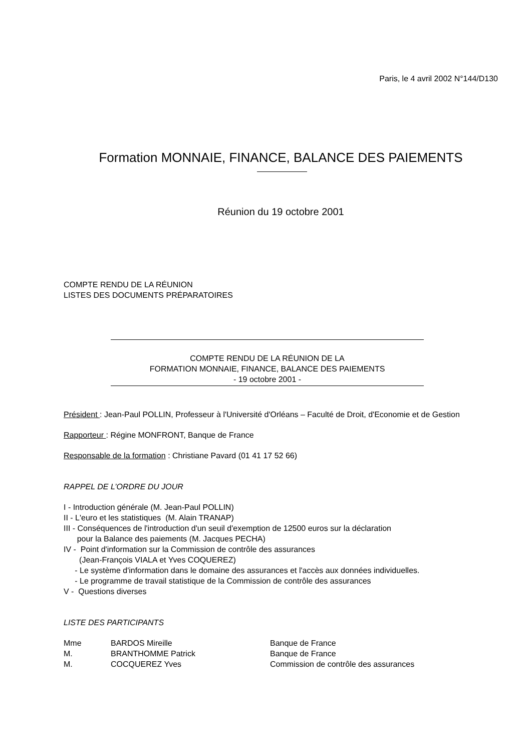Paris, le 4 avril 2002 N°144/D130
Formation MONNAIE, FINANCE, BALANCE DES PAIEMENTS
Réunion du 19 octobre 2001
COMPTE RENDU DE LA RÉUNION
LISTES DES DOCUMENTS PRÉPARATOIRES
COMPTE RENDU DE LA RÉUNION DE LA
FORMATION MONNAIE, FINANCE, BALANCE DES PAIEMENTS
- 19 octobre 2001 -
Président : Jean-Paul POLLIN, Professeur à l'Université d'Orléans – Faculté de Droit, d'Economie et de Gestion
Rapporteur : Régine MONFRONT, Banque de France
Responsable de la formation : Christiane Pavard (01 41 17 52 66)
RAPPEL DE L’ORDRE DU JOUR
I - Introduction générale (M. Jean-Paul POLLIN)
II - L'euro et les statistiques (M. Alain TRANAP)
III - Conséquences de l'introduction d'un seuil d'exemption de 12500 euros sur la déclaration
pour la Balance des paiements (M. Jacques PECHA)
IV - Point d'information sur la Commission de contrôle des assurances
(Jean-François VIALA et Yves COQUEREZ)
- Le système d'information dans le domaine des assurances et l'accès aux données individuelles.
- Le programme de travail statistique de la Commission de contrôle des assurances
V - Questions diverses
LISTE DES PARTICIPANTS
| Mme | BARDOS Mireille | Banque de France |
| M. | BRANTHOMME Patrick | Banque de France |
| M. | COCQUEREZ Yves | Commission de contrôle des assurances |